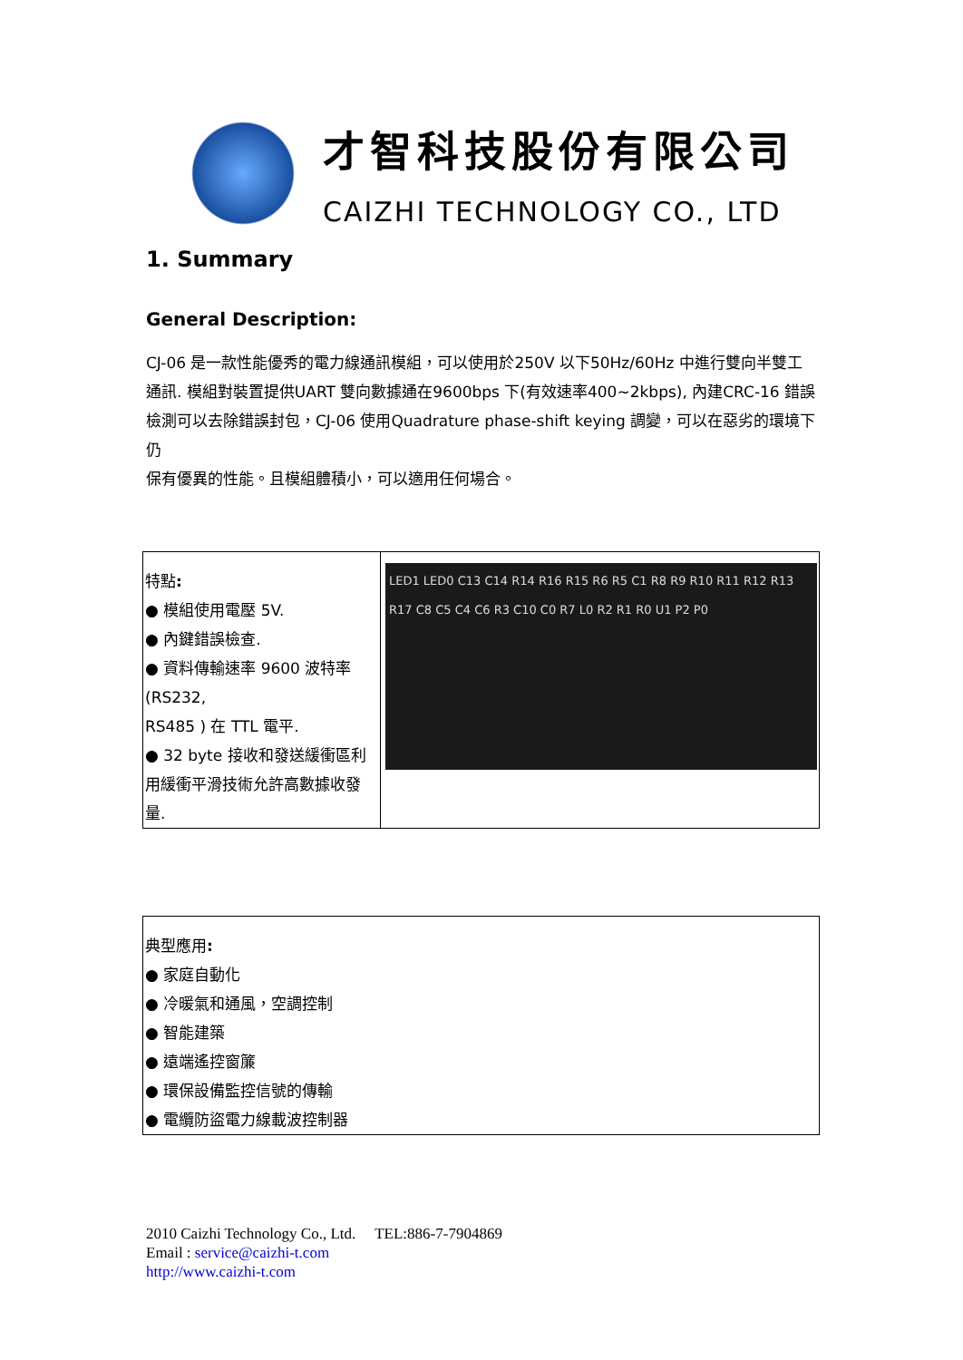才智科技股份有限公司
CAIZHI TECHNOLOGY CO., LTD
1. Summary
General Description:
CJ-06 是一款性能優秀的電力線通訊模組，可以使用於250V 以下50Hz/60Hz 中進行雙向半雙工
通訊. 模組對裝置提供UART 雙向數據通在9600bps 下(有效速率400~2kbps), 內建CRC-16 錯誤
檢測可以去除錯誤封包，CJ-06 使用Quadrature phase-shift keying 調變，可以在惡劣的環境下仍
保有優異的性能。且模組體積小，可以適用任何場合。
| 特點 : ● 模組使用電壓 5V. ● 內鍵錯誤檢查. ● 資料傳輸速率 9600 波特率 (RS232, RS485 ) 在 TTL 電平. ● 32 byte 接收和發送緩衝區利用緩衝平滑技術允許高數據收發量. | LED1 LED0 C13 C14 R14 R16 R15 R6 R5 C1 R8 R9 R10 R11 R12 R13 R17 C8 C5 C4 C6 R3 C10 C0 R7 L0 R2 R1 R0 U1 P2 P0 |
| 典型應用 : ● 家庭自動化 ● 冷暖氣和通風，空調控制 ● 智能建築 ● 遠端遙控窗簾 ● 環保設備監控信號的傳輸 ● 電纜防盜電力線載波控制器 |
2010 Caizhi Technology Co., Ltd. TEL:886-7-7904869
Email : service@caizhi-t.com
http://www.caizhi-t.com